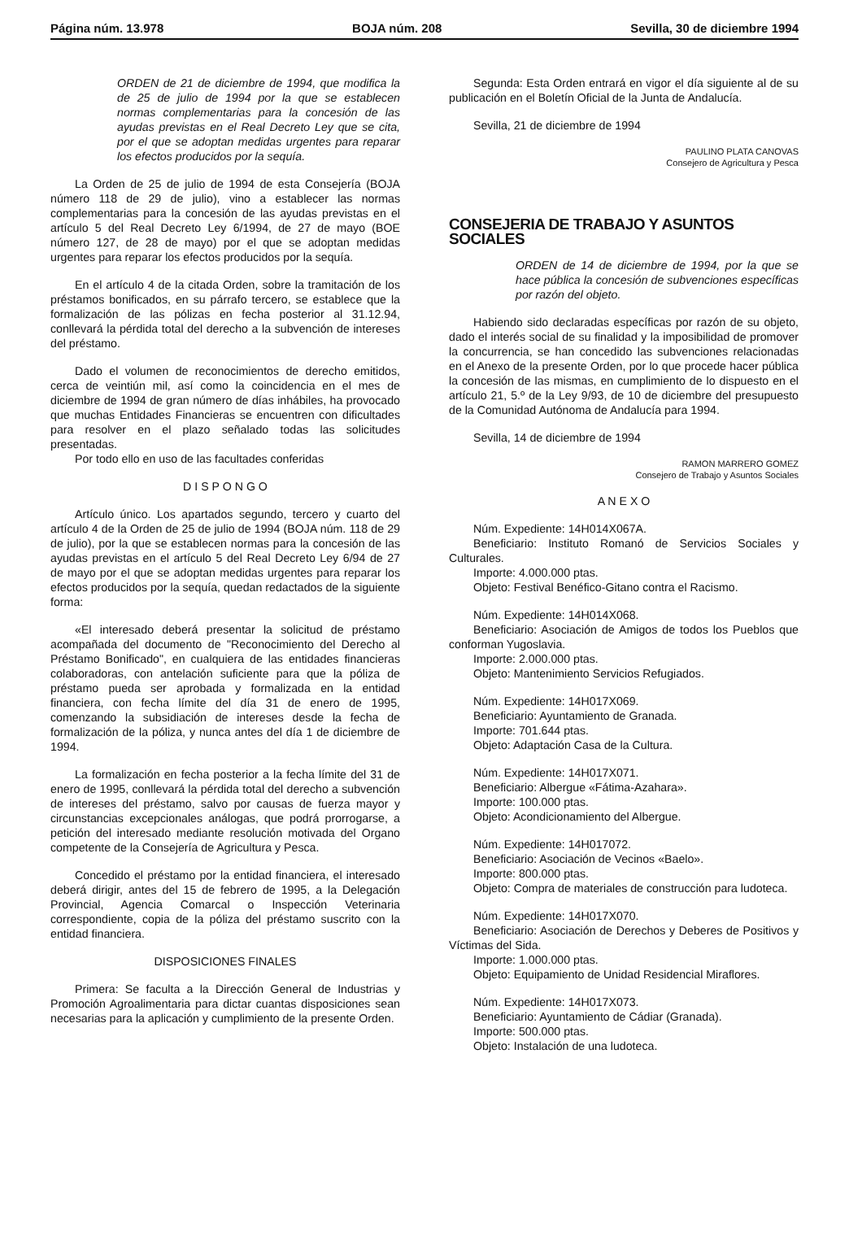Página núm. 13.978 BOJA núm. 208 Sevilla, 30 de diciembre 1994
ORDEN de 21 de diciembre de 1994, que modifica la de 25 de julio de 1994 por la que se establecen normas complementarias para la concesión de las ayudas previstas en el Real Decreto Ley que se cita, por el que se adoptan medidas urgentes para reparar los efectos producidos por la sequía.
La Orden de 25 de julio de 1994 de esta Consejería (BOJA número 118 de 29 de julio), vino a establecer las normas complementarias para la concesión de las ayudas previstas en el artículo 5 del Real Decreto Ley 6/1994, de 27 de mayo (BOE número 127, de 28 de mayo) por el que se adoptan medidas urgentes para reparar los efectos producidos por la sequía.
En el artículo 4 de la citada Orden, sobre la tramitación de los préstamos bonificados, en su párrafo tercero, se establece que la formalización de las pólizas en fecha posterior al 31.12.94, conllevará la pérdida total del derecho a la subvención de intereses del préstamo.
Dado el volumen de reconocimientos de derecho emitidos, cerca de veintiún mil, así como la coincidencia en el mes de diciembre de 1994 de gran número de días inhábiles, ha provocado que muchas Entidades Financieras se encuentren con dificultades para resolver en el plazo señalado todas las solicitudes presentadas.
Por todo ello en uso de las facultades conferidas
D I S P O N G O
Artículo único. Los apartados segundo, tercero y cuarto del artículo 4 de la Orden de 25 de julio de 1994 (BOJA núm. 118 de 29 de julio), por la que se establecen normas para la concesión de las ayudas previstas en el artículo 5 del Real Decreto Ley 6/94 de 27 de mayo por el que se adoptan medidas urgentes para reparar los efectos producidos por la sequía, quedan redactados de la siguiente forma:
«El interesado deberá presentar la solicitud de préstamo acompañada del documento de "Reconocimiento del Derecho al Préstamo Bonificado", en cualquiera de las entidades financieras colaboradoras, con antelación suficiente para que la póliza de préstamo pueda ser aprobada y formalizada en la entidad financiera, con fecha límite del día 31 de enero de 1995, comenzando la subsidiación de intereses desde la fecha de formalización de la póliza, y nunca antes del día 1 de diciembre de 1994.
La formalización en fecha posterior a la fecha límite del 31 de enero de 1995, conllevará la pérdida total del derecho a subvención de intereses del préstamo, salvo por causas de fuerza mayor y circunstancias excepcionales análogas, que podrá prorrogarse, a petición del interesado mediante resolución motivada del Organo competente de la Consejería de Agricultura y Pesca.
Concedido el préstamo por la entidad financiera, el interesado deberá dirigir, antes del 15 de febrero de 1995, a la Delegación Provincial, Agencia Comarcal o Inspección Veterinaria correspondiente, copia de la póliza del préstamo suscrito con la entidad financiera.
DISPOSICIONES FINALES
Primera: Se faculta a la Dirección General de Industrias y Promoción Agroalimentaria para dictar cuantas disposiciones sean necesarias para la aplicación y cumplimiento de la presente Orden.
Segunda: Esta Orden entrará en vigor el día siguiente al de su publicación en el Boletín Oficial de la Junta de Andalucía.
Sevilla, 21 de diciembre de 1994
PAULINO PLATA CANOVAS
Consejero de Agricultura y Pesca
CONSEJERIA DE TRABAJO Y ASUNTOS SOCIALES
ORDEN de 14 de diciembre de 1994, por la que se hace pública la concesión de subvenciones específicas por razón del objeto.
Habiendo sido declaradas específicas por razón de su objeto, dado el interés social de su finalidad y la imposibilidad de promover la concurrencia, se han concedido las subvenciones relacionadas en el Anexo de la presente Orden, por lo que procede hacer pública la concesión de las mismas, en cumplimiento de lo dispuesto en el artículo 21, 5.º de la Ley 9/93, de 10 de diciembre del presupuesto de la Comunidad Autónoma de Andalucía para 1994.
Sevilla, 14 de diciembre de 1994
RAMON MARRERO GOMEZ
Consejero de Trabajo y Asuntos Sociales
A N E X O
Núm. Expediente: 14H014X067A.
Beneficiario: Instituto Romanó de Servicios Sociales y Culturales.
Importe: 4.000.000 ptas.
Objeto: Festival Benéfico-Gitano contra el Racismo.
Núm. Expediente: 14H014X068.
Beneficiario: Asociación de Amigos de todos los Pueblos que conforman Yugoslavia.
Importe: 2.000.000 ptas.
Objeto: Mantenimiento Servicios Refugiados.
Núm. Expediente: 14H017X069.
Beneficiario: Ayuntamiento de Granada.
Importe: 701.644 ptas.
Objeto: Adaptación Casa de la Cultura.
Núm. Expediente: 14H017X071.
Beneficiario: Albergue «Fátima-Azahara».
Importe: 100.000 ptas.
Objeto: Acondicionamiento del Albergue.
Núm. Expediente: 14H017072.
Beneficiario: Asociación de Vecinos «Baelo».
Importe: 800.000 ptas.
Objeto: Compra de materiales de construcción para ludoteca.
Núm. Expediente: 14H017X070.
Beneficiario: Asociación de Derechos y Deberes de Positivos y Víctimas del Sida.
Importe: 1.000.000 ptas.
Objeto: Equipamiento de Unidad Residencial Miraflores.
Núm. Expediente: 14H017X073.
Beneficiario: Ayuntamiento de Cádiar (Granada).
Importe: 500.000 ptas.
Objeto: Instalación de una ludoteca.